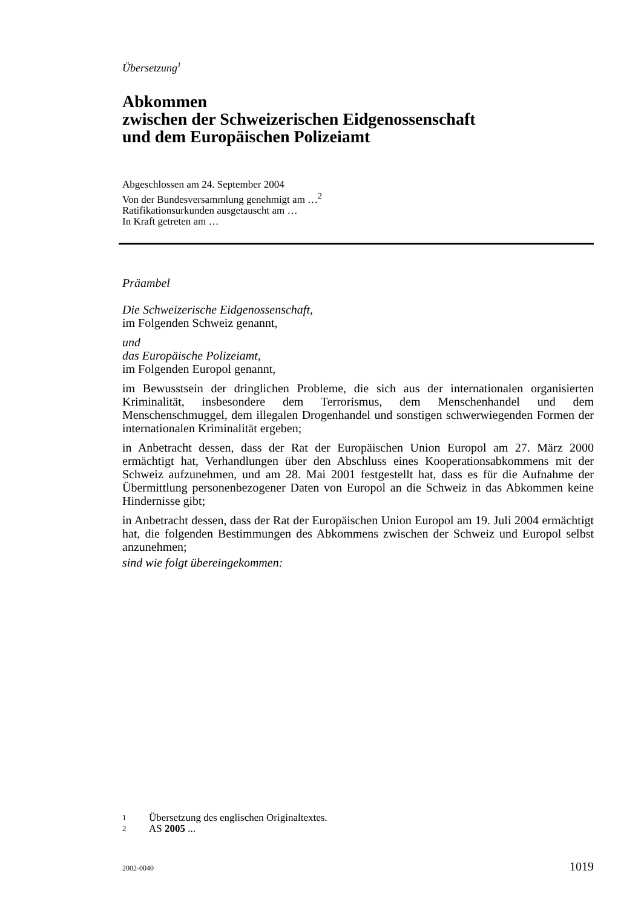Übersetzung<sup>1</sup>
Abkommen
zwischen der Schweizerischen Eidgenossenschaft
und dem Europäischen Polizeiamt
Abgeschlossen am 24. September 2004
Von der Bundesversammlung genehmigt am …<sup>2</sup>
Ratifikationsurkunden ausgetauscht am …
In Kraft getreten am …
Präambel
Die Schweizerische Eidgenossenschaft,
im Folgenden Schweiz genannt,
und
das Europäische Polizeiamt,
im Folgenden Europol genannt,
im Bewusstsein der dringlichen Probleme, die sich aus der internationalen organisierten Kriminalität, insbesondere dem Terrorismus, dem Menschenhandel und dem Menschenschmuggel, dem illegalen Drogenhandel und sonstigen schwerwiegenden Formen der internationalen Kriminalität ergeben;
in Anbetracht dessen, dass der Rat der Europäischen Union Europol am 27. März 2000 ermächtigt hat, Verhandlungen über den Abschluss eines Kooperationsabkommens mit der Schweiz aufzunehmen, und am 28. Mai 2001 festgestellt hat, dass es für die Aufnahme der Übermittlung personenbezogener Daten von Europol an die Schweiz in das Abkommen keine Hindernisse gibt;
in Anbetracht dessen, dass der Rat der Europäischen Union Europol am 19. Juli 2004 ermächtigt hat, die folgenden Bestimmungen des Abkommens zwischen der Schweiz und Europol selbst anzunehmen;
sind wie folgt übereingekommen:
1 Übersetzung des englischen Originaltextes.
2 AS 2005 ...
2002-0040 1019